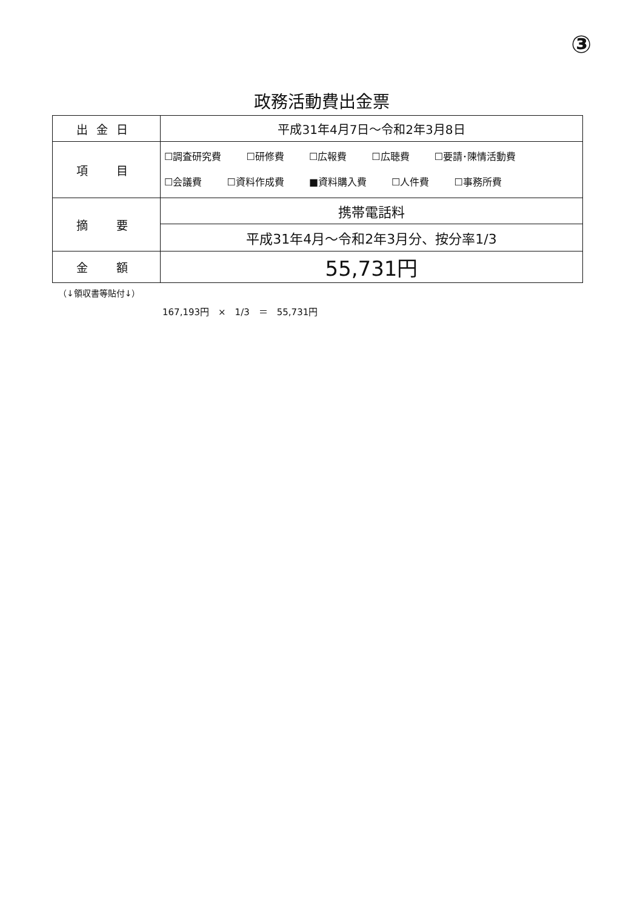③
政務活動費出金票
| 出金日 | 平成31年4月7日～令和2年3月8日 |
| 項 目 | ☐調査研究費 ☐研修費 ☐広報費 ☐広聴費 ☐要請･陳情活動費 ☐会議費 ☐資料作成費 ■資料購入費 ☐人件費 ☐事務所費 |
| 摘 要 | 携帯電話料 |
| | 平成31年4月～令和2年3月分、按分率1/3 |
| 金 額 | 55,731円 |
（↓領収書等貼付↓）
167,193円　×　1/3　＝　55,731円